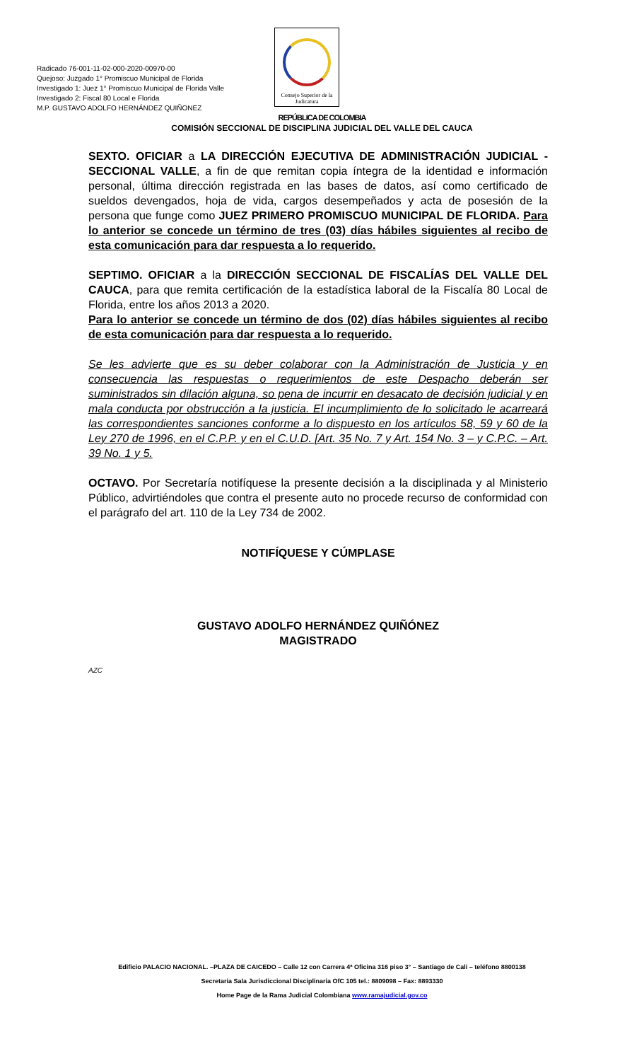Radicado 76-001-11-02-000-2020-00970-00
Quejoso: Juzgado 1° Promiscuo Municipal de Florida
Investigado 1: Juez 1° Promiscuo Municipal de Florida Valle
Investigado 2: Fiscal 80 Local e Florida
M.P. GUSTAVO ADOLFO HERNÁNDEZ QUIÑONEZ
Consejo Superior de la Judicatura
REPÚBLICA DE COLOMBIA
COMISIÓN SECCIONAL DE DISCIPLINA JUDICIAL DEL VALLE DEL CAUCA
SEXTO. OFICIAR a LA DIRECCIÓN EJECUTIVA DE ADMINISTRACIÓN JUDICIAL - SECCIONAL VALLE, a fin de que remitan copia íntegra de la identidad e información personal, última dirección registrada en las bases de datos, así como certificado de sueldos devengados, hoja de vida, cargos desempeñados y acta de posesión de la persona que funge como JUEZ PRIMERO PROMISCUO MUNICIPAL DE FLORIDA. Para lo anterior se concede un término de tres (03) días hábiles siguientes al recibo de esta comunicación para dar respuesta a lo requerido.
SEPTIMO. OFICIAR a la DIRECCIÓN SECCIONAL DE FISCALÍAS DEL VALLE DEL CAUCA, para que remita certificación de la estadística laboral de la Fiscalía 80 Local de Florida, entre los años 2013 a 2020.
Para lo anterior se concede un término de dos (02) días hábiles siguientes al recibo de esta comunicación para dar respuesta a lo requerido.
Se les advierte que es su deber colaborar con la Administración de Justicia y en consecuencia las respuestas o requerimientos de este Despacho deberán ser suministrados sin dilación alguna, so pena de incurrir en desacato de decisión judicial y en mala conducta por obstrucción a la justicia. El incumplimiento de lo solicitado le acarreará las correspondientes sanciones conforme a lo dispuesto en los artículos 58, 59 y 60 de la Ley 270 de 1996, en el C.P.P. y en el C.U.D. [Art. 35 No. 7 y Art. 154 No. 3 – y C.P.C. – Art. 39 No. 1 y 5.
OCTAVO. Por Secretaría notifíquese la presente decisión a la disciplinada y al Ministerio Público, advirtiéndoles que contra el presente auto no procede recurso de conformidad con el parágrafo del art. 110 de la Ley 734 de 2002.
NOTIFÍQUESE Y CÚMPLASE
GUSTAVO ADOLFO HERNÁNDEZ QUIÑÓNEZ
MAGISTRADO
AZC
Edificio PALACIO NACIONAL. –PLAZA DE CAICEDO – Calle 12 con Carrera 4ª Oficina 316 piso 3° – Santiago de Cali – teléfono 8800138
Secretaria Sala Jurisdiccional Disciplinaria OfC 105 tel.: 8809098 – Fax: 8893330
Home Page de la Rama Judicial Colombiana www.ramajudicial.gov.co